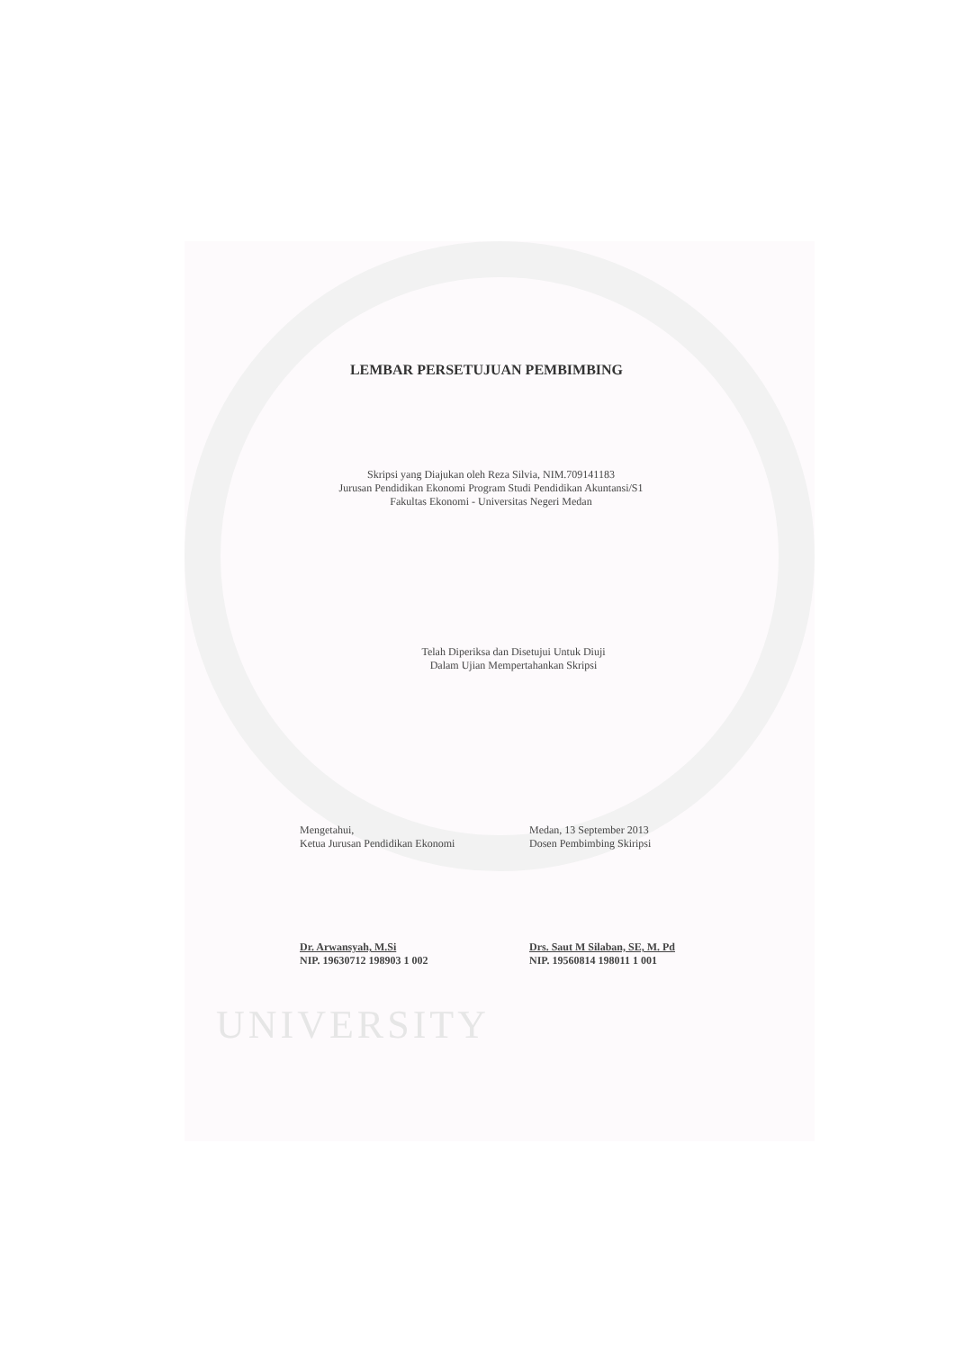LEMBAR PERSETUJUAN PEMBIMBING
Skripsi yang Diajukan oleh Reza Silvia, NIM.709141183
Jurusan Pendidikan Ekonomi Program Studi Pendidikan Akuntansi/S1
Fakultas Ekonomi - Universitas Negeri Medan
Telah Diperiksa dan Disetujui Untuk Diuji
Dalam Ujian Mempertahankan Skripsi
Mengetahui,
Ketua Jurusan Pendidikan Ekonomi
Dr. Arwansyah, M.Si
NIP. 19630712 198903 1 002
Medan, 13 September 2013
Dosen Pembimbing Skiripsi
Drs. Saut M Silaban, SE, M. Pd
NIP. 19560814 198011 1 001
UNIVERSITY